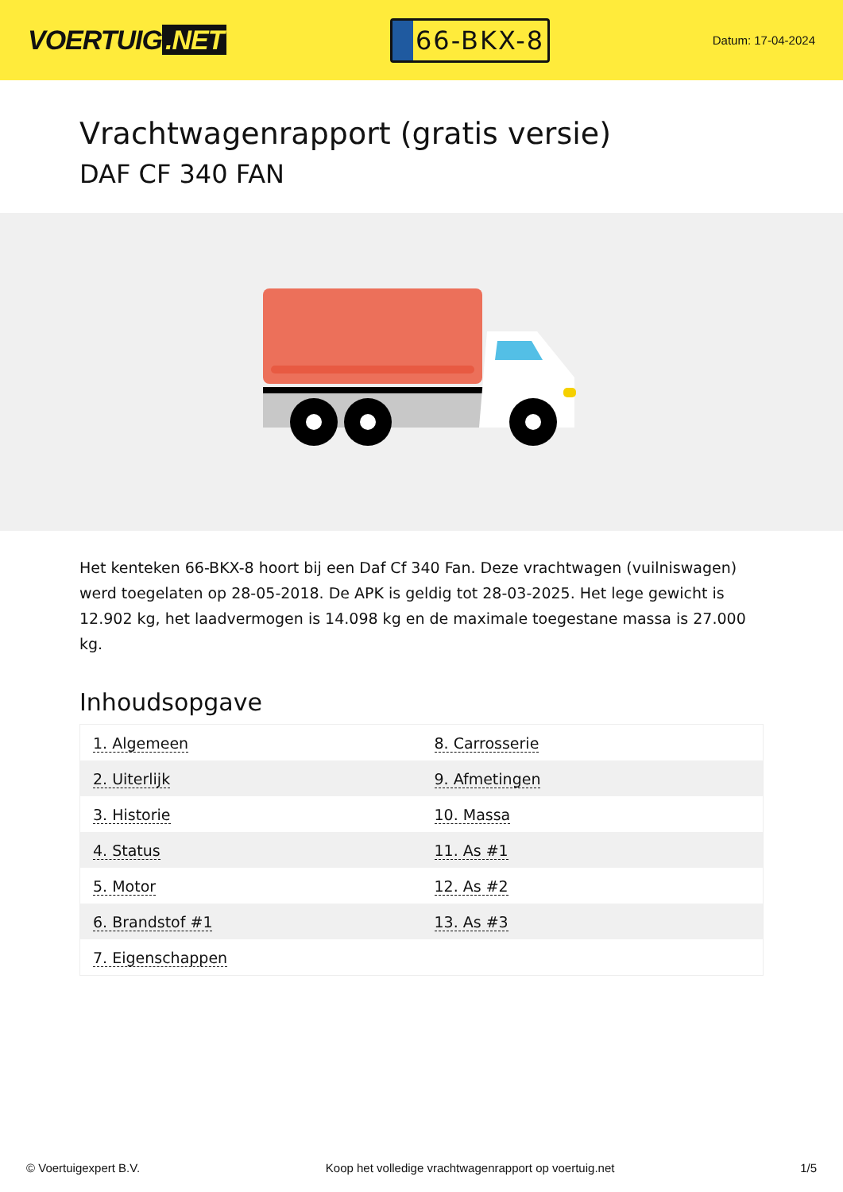VOERTUIG.NET
66-BKX-8
Datum: 17-04-2024
Vrachtwagenrapport (gratis versie)
DAF CF 340 FAN
Het kenteken 66-BKX-8 hoort bij een Daf Cf 340 Fan. Deze vrachtwagen (vuilniswagen) werd toegelaten op 28-05-2018. De APK is geldig tot 28-03-2025. Het lege gewicht is 12.902 kg, het laadvermogen is 14.098 kg en de maximale toegestane massa is 27.000 kg.
Inhoudsopgave
| 1. Algemeen | 8. Carrosserie |
| 2. Uiterlijk | 9. Afmetingen |
| 3. Historie | 10. Massa |
| 4. Status | 11. As #1 |
| 5. Motor | 12. As #2 |
| 6. Brandstof #1 | 13. As #3 |
| 7. Eigenschappen | |
© Voertuigexpert B.V. Koop het volledige vrachtwagenrapport op voertuig.net 1/5